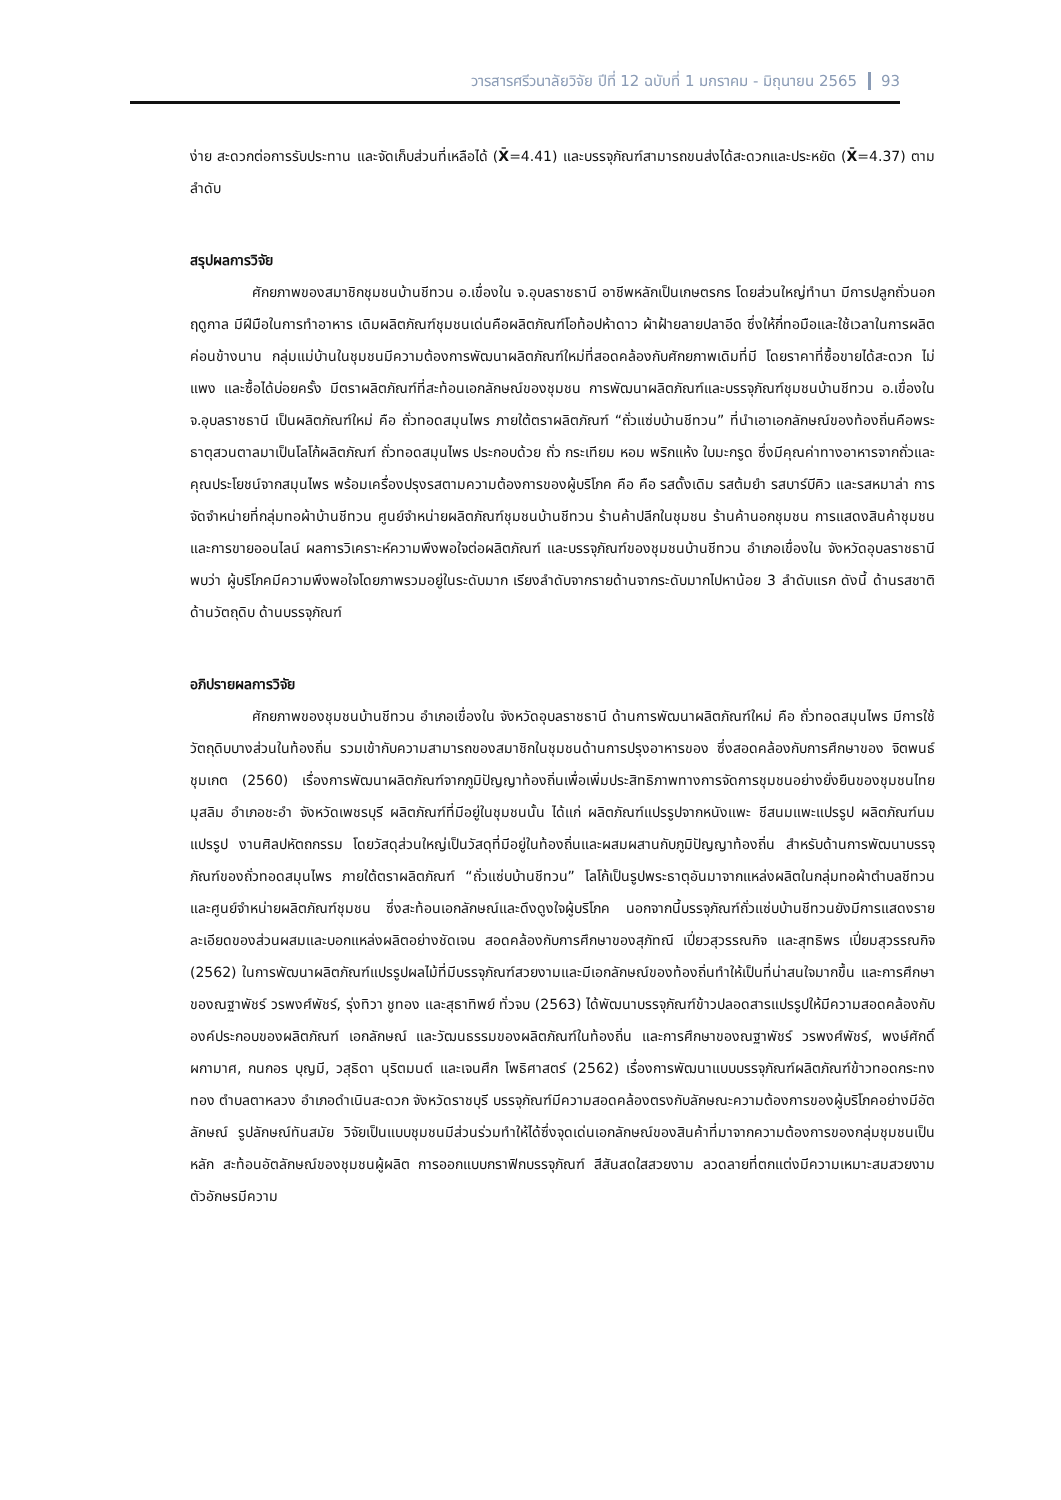วารสารศรีวนาลัยวิจัย ปีที่ 12 ฉบับที่ 1 มกราคม - มิถุนายน 2565 93
ง่าย สะดวกต่อการรับประทาน และจัดเก็บส่วนที่เหลือได้ (X̄=4.41) และบรรจุภัณฑ์สามารถขนส่งได้สะดวกและประหยัด (X̄=4.37) ตามลำดับ
สรุปผลการวิจัย
ศักยภาพของสมาชิกชุมชนบ้านชีทวน อ.เขื่องใน จ.อุบลราชธานี อาชีพหลักเป็นเกษตรกร โดยส่วนใหญ่ทำนา มีการปลูกถั่วนอกฤดูกาล มีฝีมือในการทำอาหาร เดิมผลิตภัณฑ์ชุมชนเด่นคือผลิตภัณฑ์โอท้อปห้าดาว ผ้าฝ้ายลายปลาอีด ซึ่งให้กี่ทอมือและใช้เวลาในการผลิตค่อนข้างนาน กลุ่มแม่บ้านในชุมชนมีความต้องการพัฒนาผลิตภัณฑ์ใหม่ที่สอดคล้องกับศักยภาพเดิมที่มี โดยราคาที่ซื้อขายได้สะดวก ไม่แพง และซื้อได้บ่อยครั้ง มีตราผลิตภัณฑ์ที่สะท้อนเอกลักษณ์ของชุมชน การพัฒนาผลิตภัณฑ์และบรรจุภัณฑ์ชุมชนบ้านชีทวน อ.เขื่องใน จ.อุบลราชธานี เป็นผลิตภัณฑ์ใหม่ คือ ถั่วทอดสมุนไพร ภายใต้ตราผลิตภัณฑ์ “ถั่วแซ่บบ้านชีทวน” ที่นำเอาเอกลักษณ์ของท้องถิ่นคือพระธาตุสวนตาลมาเป็นโลโก้ผลิตภัณฑ์ ถั่วทอดสมุนไพร ประกอบด้วย ถั่ว กระเทียม หอม พริกแห้ง ใบมะกรูด ซึ่งมีคุณค่าทางอาหารจากถั่วและคุณประโยชน์จากสมุนไพร พร้อมเครื่องปรุงรสตามความต้องการของผู้บริโภค คือ คือ รสดั้งเดิม รสต้มยำ รสบาร์บีคิว และรสหมาล่า การจัดจำหน่ายที่กลุ่มทอผ้าบ้านชีทวน ศูนย์จำหน่ายผลิตภัณฑ์ชุมชนบ้านชีทวน ร้านค้าปลีกในชุมชน ร้านค้านอกชุมชน การแสดงสินค้าชุมชน และการขายออนไลน์ ผลการวิเคราะห์ความพึงพอใจต่อผลิตภัณฑ์ และบรรจุภัณฑ์ของชุมชนบ้านชีทวน อำเภอเขื่องใน จังหวัดอุบลราชธานี พบว่า ผู้บริโภคมีความพึงพอใจโดยภาพรวมอยู่ในระดับมาก เรียงลำดับจากรายด้านจากระดับมากไปหาน้อย 3 ลำดับแรก ดังนี้ ด้านรสชาติ ด้านวัตถุดิบ ด้านบรรจุภัณฑ์
อภิปรายผลการวิจัย
ศักยภาพของชุมชนบ้านชีทวน อำเภอเขื่องใน จังหวัดอุบลราชธานี ด้านการพัฒนาผลิตภัณฑ์ใหม่ คือ ถั่วทอดสมุนไพร มีการใช้วัตถุดิบบางส่วนในท้องถิ่น รวมเข้ากับความสามารถของสมาชิกในชุมชนด้านการปรุงอาหารของ ซึ่งสอดคล้องกับการศึกษาของ จิตพนธ์ ชุมเกต (2560) เรื่องการพัฒนาผลิตภัณฑ์จากภูมิปัญญาท้องถิ่นเพื่อเพิ่มประสิทธิภาพทางการจัดการชุมชนอย่างยั่งยืนของชุมชนไทยมุสลิม อำเภอชะอำ จังหวัดเพชรบุรี ผลิตภัณฑ์ที่มีอยู่ในชุมชนนั้น ได้แก่ ผลิตภัณฑ์แปรรูปจากหนังแพะ ชีสนมแพะแปรรูป ผลิตภัณฑ์นมแปรรูป งานศิลปหัตถกรรม โดยวัสดุส่วนใหญ่เป็นวัสดุที่มีอยู่ในท้องถิ่นและผสมผสานกับภูมิปัญญาท้องถิ่น สำหรับด้านการพัฒนาบรรจุภัณฑ์ของถั่วทอดสมุนไพร ภายใต้ตราผลิตภัณฑ์ “ถั่วแซ่บบ้านชีทวน” โลโก้เป็นรูปพระธาตุอันมาจากแหล่งผลิตในกลุ่มทอผ้าตำบลชีทวนและศูนย์จำหน่ายผลิตภัณฑ์ชุมชน ซึ่งสะท้อนเอกลักษณ์และดึงดูงใจผู้บริโภค นอกจากนี้บรรจุภัณฑ์ถั่วแซ่บบ้านชีทวนยังมีการแสดงรายละเอียดของส่วนผสมและบอกแหล่งผลิตอย่างชัดเจน สอดคล้องกับการศึกษาของสุภัทณี เปี่ยวสุวรรณกิจ และสุทธิพร เปี่ยมสุวรรณกิจ (2562) ในการพัฒนาผลิตภัณฑ์แปรรูปผลไม้ที่มีบรรจุภัณฑ์สวยงามและมีเอกลักษณ์ของท้องถิ่นทำให้เป็นที่น่าสนใจมากขึ้น และการศึกษาของณฐาพัชร์ วรพงศ์พัชร์, รุ่งทิวา ชูทอง และสุธาทิพย์ ทั่วจบ (2563) ได้พัฒนาบรรจุภัณฑ์ข้าวปลอดสารแปรรูปให้มีความสอดคล้องกับองค์ประกอบของผลิตภัณฑ์ เอกลักษณ์ และวัฒนธรรมของผลิตภัณฑ์ในท้องถิ่น และการศึกษาของณฐาพัชร์ วรพงศ์พัชร์, พงษ์ศักดิ์ ผกามาศ, กนกอร บุญมี, วสุธิดา นุริตมนต์ และเจนศึก โพธิศาสตร์ (2562) เรื่องการพัฒนาแบบบรรจุภัณฑ์ผลิตภัณฑ์ข้าวทอดกระทงทอง ตำบลตาหลวง อำเภอดำเนินสะดวก จังหวัดราชบุรี บรรจุภัณฑ์มีความสอดคล้องตรงกับลักษณะความต้องการของผู้บริโภคอย่างมีอัตลักษณ์ รูปลักษณ์ทันสมัย วิจัยเป็นแบบชุมชนมีส่วนร่วมทำให้ได้ซึ่งจุดเด่นเอกลักษณ์ของสินค้าที่มาจากความต้องการของกลุ่มชุมชนเป็นหลัก สะท้อนอัตลักษณ์ของชุมชนผู้ผลิต การออกแบบกราฟิกบรรจุภัณฑ์ สีสันสดใสสวยงาม ลวดลายที่ตกแต่งมีความเหมาะสมสวยงาม ตัวอักษรมีความ